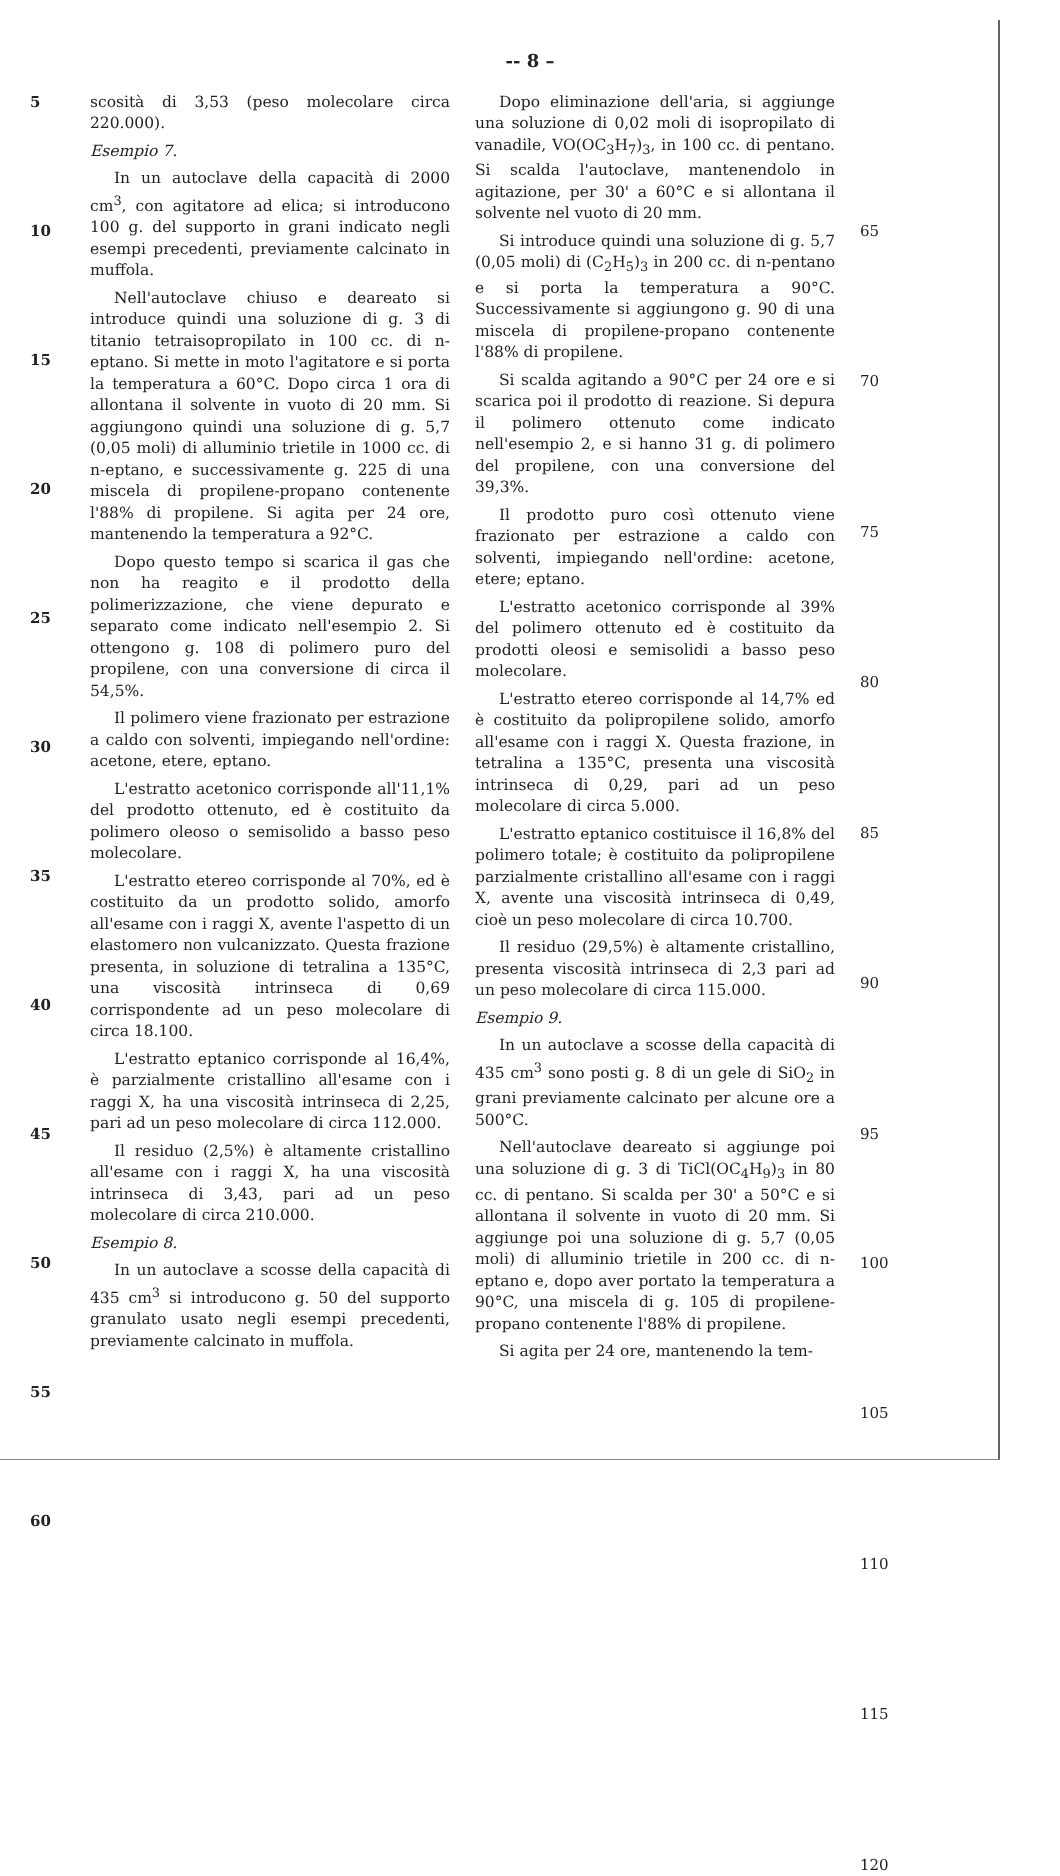-- 8 –
5
10
15
20
25
30
35
40
45
50
55
60
scosità di 3,53 (peso molecolare circa 220.000).
Esempio 7.
In un autoclave della capacità di 2000 cm<sup>3</sup>, con agitatore ad elica; si introducono 100 g. del supporto in grani indicato negli esempi precedenti, previamente calcinato in muffola.
Nell'autoclave chiuso e deareato si introduce quindi una soluzione di g. 3 di titanio tetraisopropilato in 100 cc. di n-eptano. Si mette in moto l'agitatore e si porta la temperatura a 60°C. Dopo circa 1 ora di allontana il solvente in vuoto di 20 mm. Si aggiungono quindi una soluzione di g. 5,7 (0,05 moli) di alluminio trietile in 1000 cc. di n-eptano, e successivamente g. 225 di una miscela di propilene-propano contenente l'88% di propilene. Si agita per 24 ore, mantenendo la temperatura a 92°C.
Dopo questo tempo si scarica il gas che non ha reagito e il prodotto della polimerizzazione, che viene depurato e separato come indicato nell'esempio 2. Si ottengono g. 108 di polimero puro del propilene, con una conversione di circa il 54,5%.
Il polimero viene frazionato per estrazione a caldo con solventi, impiegando nell'ordine: acetone, etere, eptano.
L'estratto acetonico corrisponde all'11,1% del prodotto ottenuto, ed è costituito da polimero oleoso o semisolido a basso peso molecolare.
L'estratto etereo corrisponde al 70%, ed è costituito da un prodotto solido, amorfo all'esame con i raggi X, avente l'aspetto di un elastomero non vulcanizzato. Questa frazione presenta, in soluzione di tetralina a 135°C, una viscosità intrinseca di 0,69 corrispondente ad un peso molecolare di circa 18.100.
L'estratto eptanico corrisponde al 16,4%, è parzialmente cristallino all'esame con i raggi X, ha una viscosità intrinseca di 2,25, pari ad un peso molecolare di circa 112.000.
Il residuo (2,5%) è altamente cristallino all'esame con i raggi X, ha una viscosità intrinseca di 3,43, pari ad un peso molecolare di circa 210.000.
Esempio 8.
In un autoclave a scosse della capacità di 435 cm<sup>3</sup> si introducono g. 50 del supporto granulato usato negli esempi precedenti, previamente calcinato in muffola.
Dopo eliminazione dell'aria, si aggiunge una soluzione di 0,02 moli di isopropilato di vanadile, VO(OC<sub>3</sub>H<sub>7</sub>)<sub>3</sub>, in 100 cc. di pentano. Si scalda l'autoclave, mantenendolo in agitazione, per 30' a 60°C e si allontana il solvente nel vuoto di 20 mm.
Si introduce quindi una soluzione di g. 5,7 (0,05 moli) di (C<sub>2</sub>H<sub>5</sub>)<sub>3</sub> in 200 cc. di n-pentano e si porta la temperatura a 90°C. Successivamente si aggiungono g. 90 di una miscela di propilene-propano contenente l'88% di propilene.
Si scalda agitando a 90°C per 24 ore e si scarica poi il prodotto di reazione. Si depura il polimero ottenuto come indicato nell'esempio 2, e si hanno 31 g. di polimero del propilene, con una conversione del 39,3%.
Il prodotto puro così ottenuto viene frazionato per estrazione a caldo con solventi, impiegando nell'ordine: acetone, etere; eptano.
L'estratto acetonico corrisponde al 39% del polimero ottenuto ed è costituito da prodotti oleosi e semisolidi a basso peso molecolare.
L'estratto etereo corrisponde al 14,7% ed è costituito da polipropilene solido, amorfo all'esame con i raggi X. Questa frazione, in tetralina a 135°C, presenta una viscosità intrinseca di 0,29, pari ad un peso molecolare di circa 5.000.
L'estratto eptanico costituisce il 16,8% del polimero totale; è costituito da polipropilene parzialmente cristallino all'esame con i raggi X, avente una viscosità intrinseca di 0,49, cioè un peso molecolare di circa 10.700.
Il residuo (29,5%) è altamente cristallino, presenta viscosità intrinseca di 2,3 pari ad un peso molecolare di circa 115.000.
Esempio 9.
In un autoclave a scosse della capacità di 435 cm<sup>3</sup> sono posti g. 8 di un gele di SiO<sub>2</sub> in grani previamente calcinato per alcune ore a 500°C.
Nell'autoclave deareato si aggiunge poi una soluzione di g. 3 di TiCl(OC<sub>4</sub>H<sub>9</sub>)<sub>3</sub> in 80 cc. di pentano. Si scalda per 30' a 50°C e si allontana il solvente in vuoto di 20 mm. Si aggiunge poi una soluzione di g. 5,7 (0,05 moli) di alluminio trietile in 200 cc. di n-eptano e, dopo aver portato la temperatura a 90°C, una miscela di g. 105 di propilene-propano contenente l'88% di propilene.
Si agita per 24 ore, mantenendo la tem-
65
70
75
80
85
90
95
100
105
110
115
120